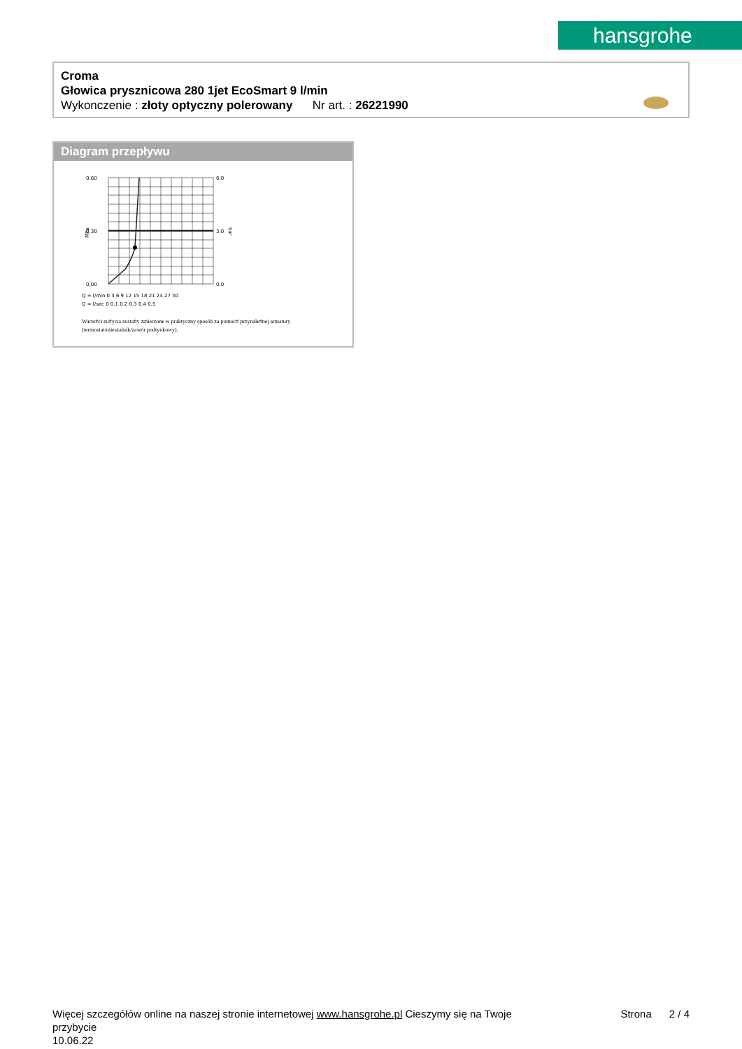hansgrohe
Croma
Głowica prysznicowa 280 1jet EcoSmart 9 l/min
Wykonczenie : złoty optyczny polerowany Nr art. : 26221990
Diagram przepływu
0,60
0,30
0,00
6,0
3,0
0,0
Q = l/min 0 3 6 9 12 15 18 21 24 27 30
Q = l/sec 0 0,1 0,2 0,3 0,4 0,5
MPa
bar
Warto#ci zu#ycia zosta#y zmierzone w praktyczny sposób za pomoc# przynale#nej armatury (termostat/mieszalnik/zawór podtynkowy).
Strona 2 / 4 Więcej szczegółów online na naszej stronie internetowej www.hansgrohe.pl Cieszymy się na Twoje
przybycie
10.06.22